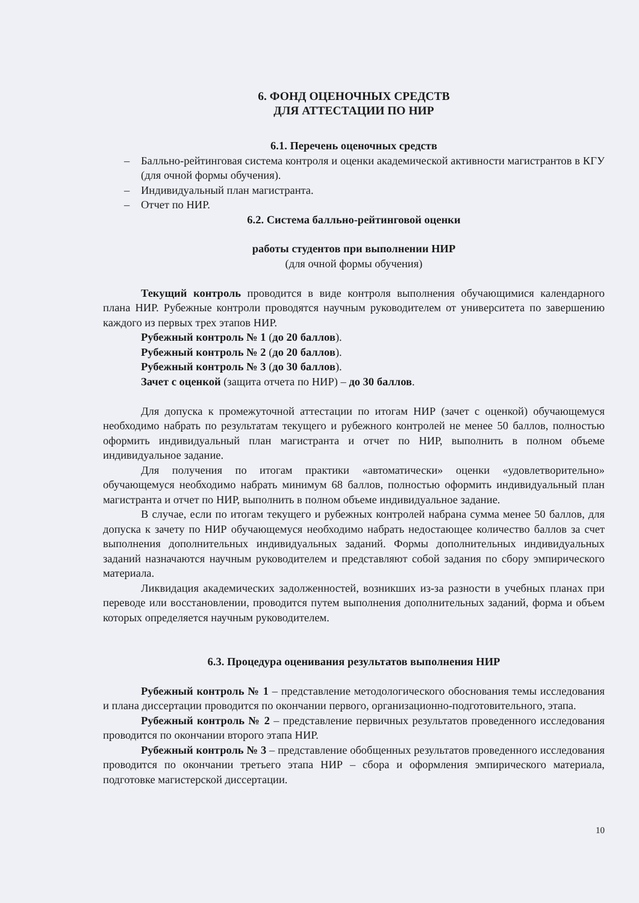6. ФОНД ОЦЕНОЧНЫХ СРЕДСТВ
ДЛЯ АТТЕСТАЦИИ ПО НИР
6.1. Перечень оценочных средств
– Балльно-рейтинговая система контроля и оценки академической активности магистрантов в КГУ (для очной формы обучения).
– Индивидуальный план магистранта.
– Отчет по НИР.
6.2. Система балльно-рейтинговой оценки
работы студентов при выполнении НИР
(для очной формы обучения)
Текущий контроль проводится в виде контроля выполнения обучающимися календарного плана НИР. Рубежные контроли проводятся научным руководителем от университета по завершению каждого из первых трех этапов НИР.
Рубежный контроль № 1 (до 20 баллов).
Рубежный контроль № 2 (до 20 баллов).
Рубежный контроль № 3 (до 30 баллов).
Зачет с оценкой (защита отчета по НИР) – до 30 баллов.
Для допуска к промежуточной аттестации по итогам НИР (зачет с оценкой) обучающемуся необходимо набрать по результатам текущего и рубежного контролей не менее 50 баллов, полностью оформить индивидуальный план магистранта и отчет по НИР, выполнить в полном объеме индивидуальное задание.
Для получения по итогам практики «автоматически» оценки «удовлетворительно» обучающемуся необходимо набрать минимум 68 баллов, полностью оформить индивидуальный план магистранта и отчет по НИР, выполнить в полном объеме индивидуальное задание.
В случае, если по итогам текущего и рубежных контролей набрана сумма менее 50 баллов, для допуска к зачету по НИР обучающемуся необходимо набрать недостающее количество баллов за счет выполнения дополнительных индивидуальных заданий. Формы дополнительных индивидуальных заданий назначаются научным руководителем и представляют собой задания по сбору эмпирического материала.
Ликвидация академических задолженностей, возникших из-за разности в учебных планах при переводе или восстановлении, проводится путем выполнения дополнительных заданий, форма и объем которых определяется научным руководителем.
6.3. Процедура оценивания результатов выполнения НИР
Рубежный контроль № 1 – представление методологического обоснования темы исследования и плана диссертации проводится по окончании первого, организационно-подготовительного, этапа.
Рубежный контроль № 2 – представление первичных результатов проведенного исследования проводится по окончании второго этапа НИР.
Рубежный контроль № 3 – представление обобщенных результатов проведенного исследования проводится по окончании третьего этапа НИР – сбора и оформления эмпирического материала, подготовке магистерской диссертации.
10